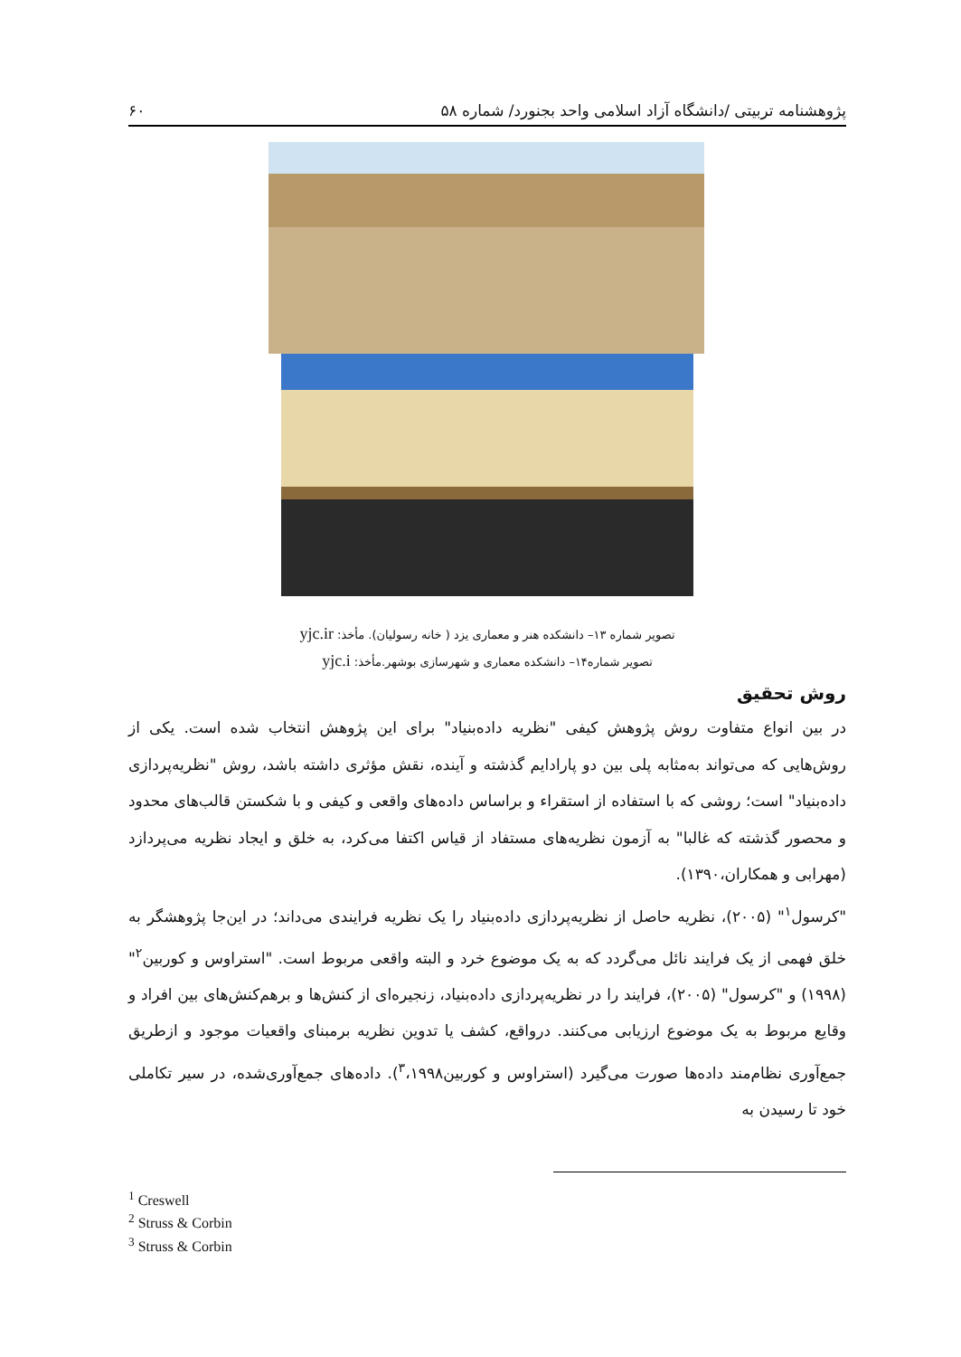پژوهشنامه تربیتی /دانشگاه آزاد اسلامی واحد بجنورد/ شماره ۵۸ ۶۰
تصویر شماره ۱۳– دانشکده هنر و معماری یزد ( خانه رسولیان). مأخذ: yjc.ir
تصویر شماره۱۴– دانشکده معماری و شهرسازی بوشهر.مأخذ: yjc.i
روش تحقیق
در بین انواع متفاوت روش پژوهش کیفی "نظریه داده‌بنیاد" برای این پژوهش انتخاب شده است. یکی از روش‌هایی که می‌تواند به‌مثابه پلی بین دو پارادایم گذشته و آینده، نقش مؤثری داشته باشد، روش "نظریه‌پردازی داده‌بنیاد" است؛ روشی که با استفاده از استقراء و براساس داده‌های واقعی و کیفی و با شکستن قالب‌های محدود و محصور گذشته که غالبا" به آزمون نظریه‌های مستفاد از قیاس اکتفا می‌کرد، به خلق و ایجاد نظریه می‌پردازد (مهرابی و همکاران،۱۳۹۰).
"کرسول<sup>۱</sup>" (۲۰۰۵)، نظریه حاصل از نظریه‌پردازی داده‌بنیاد را یک نظریه فرایندی می‌داند؛ در این‌جا پژوهشگر به خلق فهمی از یک فرایند نائل می‌گردد که به یک موضوع خرد و البته واقعی مربوط است. "استراوس و کوربین<sup>۲</sup>" (۱۹۹۸) و "کرسول" (۲۰۰۵)، فرایند را در نظریه‌پردازی داده‌بنیاد، زنجیره‌ای از کنش‌ها و برهم‌کنش‌های بین افراد و وقایع مربوط به یک موضوع ارزیابی می‌کنند. درواقع، کشف یا تدوین نظریه برمبنای واقعیات موجود و ازطریق جمع‌آوری نظام‌مند داده‌ها صورت می‌گیرد (استراوس و کوربین<sup>۳</sup>،۱۹۹۸). داده‌های جمع‌آوری‌شده، در سیر تکاملی خود تا رسیدن به
<sup>1</sup> Creswell
<sup>2</sup> Struss & Corbin
<sup>3</sup> Struss & Corbin